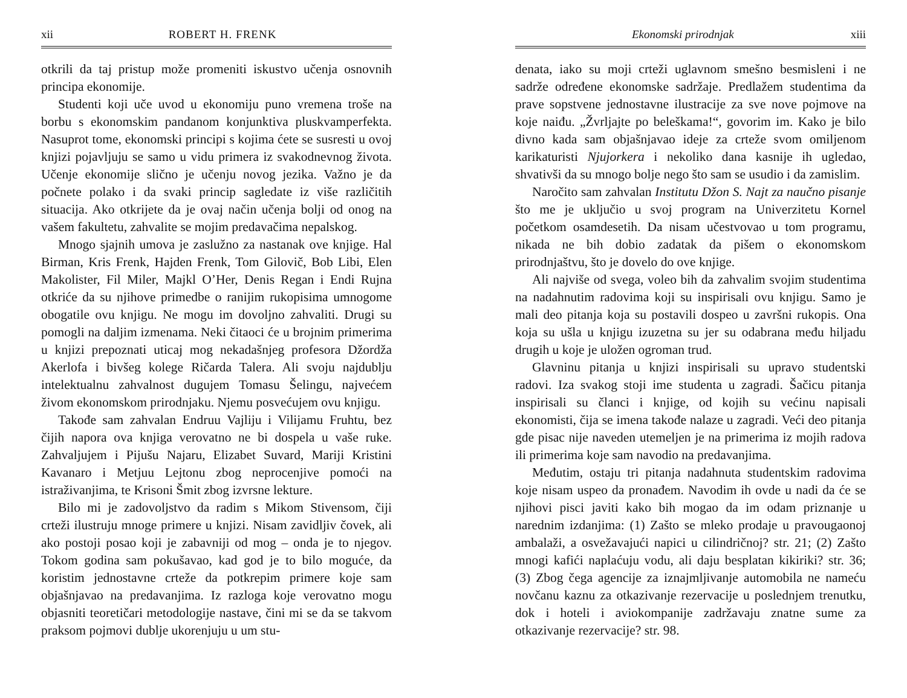xii ROBERT H. FRENK
otkrili da taj pristup može promeniti iskustvo učenja osnovnih principa ekonomije.
Studenti koji uče uvod u ekonomiju puno vremena troše na borbu s ekonomskim pandanom konjunktiva pluskvamperfekta. Nasuprot tome, ekonomski principi s kojima ćete se susresti u ovoj knjizi pojavljuju se samo u vidu primera iz svakodnevnog života. Učenje ekonomije slično je učenju novog jezika. Važno je da počnete polako i da svaki princip sagledate iz više različitih situacija. Ako otkrijete da je ovaj način učenja bolji od onog na vašem fakultetu, zahvalite se mojim predavačima nepalskog.
Mnogo sjajnih umova je zaslužno za nastanak ove knjige. Hal Birman, Kris Frenk, Hajden Frenk, Tom Gilovič, Bob Libi, Elen Makolister, Fil Miler, Majkl O’Her, Denis Regan i Endi Rujna otkriće da su njihove primedbe o ranijim rukopisima umnogome obogatile ovu knjigu. Ne mogu im dovoljno zahvaliti. Drugi su pomogli na daljim izmenama. Neki čitaoci će u brojnim primerima u knjizi prepoznati uticaj mog nekadašnjeg profesora Džordža Akerlofa i bivšeg kolege Ričarda Talera. Ali svoju najdublju intelektualnu zahvalnost dugujem Tomasu Šelingu, najvećem živom ekonomskom prirodnjaku. Njemu posvećujem ovu knjigu.
Takođe sam zahvalan Endruu Vajliju i Vilijamu Fruhtu, bez čijih napora ova knjiga verovatno ne bi dospela u vaše ruke. Zahvaljujem i Pijušu Najaru, Elizabet Suvard, Mariji Kristini Kavanaro i Metjuu Lejtonu zbog neprocenjive pomoći na istraživanjima, te Krisoni Šmit zbog izvrsne lekture.
Bilo mi je zadovoljstvo da radim s Mikom Stivensom, čiji crteži ilustruju mnoge primere u knjizi. Nisam zavidljiv čovek, ali ako postoji posao koji je zabavniji od mog – onda je to njegov. Tokom godina sam pokušavao, kad god je to bilo moguće, da koristim jednostavne crteže da potkrepim primere koje sam objašnjavao na predavanjima. Iz razloga koje verovatno mogu objasniti teoretičari metodologije nastave, čini mi se da se takvom praksom pojmovi dublje ukorenjuju u um stu-
Ekonomski prirodnjak xiii
denata, iako su moji crteži uglavnom smešno besmisleni i ne sadrže određene ekonomske sadržaje. Predlažem studentima da prave sopstvene jednostavne ilustracije za sve nove pojmove na koje naiđu. „Žvrljajte po beleškama!“, govorim im. Kako je bilo divno kada sam objašnjavao ideje za crteže svom omiljenom karikaturisti Njujorkera i nekoliko dana kasnije ih ugledao, shvativši da su mnogo bolje nego što sam se usudio i da zamislim.
Naročito sam zahvalan Institutu Džon S. Najt za naučno pisanje što me je uključio u svoj program na Univerzitetu Kornel početkom osamdesetih. Da nisam učestvovao u tom programu, nikada ne bih dobio zadatak da pišem o ekonomskom prirodnjaštvu, što je dovelo do ove knjige.
Ali najviše od svega, voleo bih da zahvalim svojim studentima na nadahnutim radovima koji su inspirisali ovu knjigu. Samo je mali deo pitanja koja su postavili dospeo u završni rukopis. Ona koja su ušla u knjigu izuzetna su jer su odabrana među hiljadu drugih u koje je uložen ogroman trud.
Glavninu pitanja u knjizi inspirisali su upravo studentski radovi. Iza svakog stoji ime studenta u zagradi. Šačicu pitanja inspirisali su članci i knjige, od kojih su većinu napisali ekonomisti, čija se imena takođe nalaze u zagradi. Veći deo pitanja gde pisac nije naveden utemeljen je na primerima iz mojih radova ili primerima koje sam navodio na predavanjima.
Međutim, ostaju tri pitanja nadahnuta studentskim radovima koje nisam uspeo da pronađem. Navodim ih ovde u nadi da će se njihovi pisci javiti kako bih mogao da im odam priznanje u narednim izdanjima: (1) Zašto se mleko prodaje u pravougaonoj ambalaži, a osvežavajući napici u cilindričnoj? str. 21; (2) Zašto mnogi kafići naplaćuju vodu, ali daju besplatan kikiriki? str. 36; (3) Zbog čega agencije za iznajmljivanje automobila ne nameću novčanu kaznu za otkazivanje rezervacije u poslednjem trenutku, dok i hoteli i aviokompanije zadržavaju znatne sume za otkazivanje rezervacije? str. 98.